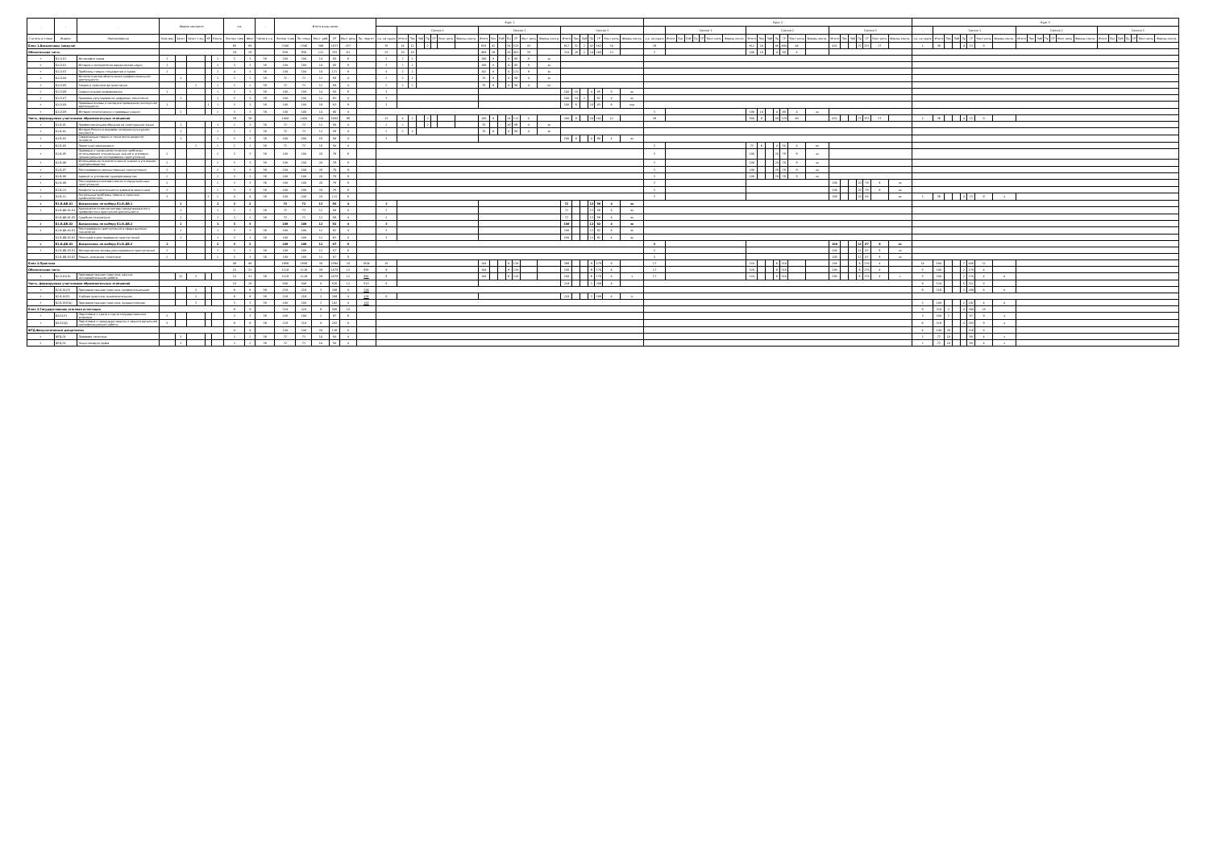| - | - | - | Форма контроля | | | | | з.е. | | - | Итого акад.часов | | | | | | Курс 1 | | | | | | | | | | | | | | | | | | | | | | Курс 2 | | | | | | | | | | | | | | | | | | | | | | Курс 3 | | | | | | | | | | | | | | | | | | | | | |
| --- | --- | --- | --- | --- | --- | --- | --- | --- | --- | --- | --- | --- | --- | --- | --- | --- | --- | --- | --- | --- | --- | --- | --- | --- | --- | --- | --- | --- | --- | --- | --- | --- | --- | --- | --- | --- | --- | --- | --- | --- | --- | --- | --- | --- | --- | --- | --- | --- | --- | --- | --- | --- | --- | --- | --- | --- | --- | --- | --- | --- | --- | --- | --- | --- | --- | --- | --- | --- | --- | --- | --- | --- | --- | --- | --- | --- | --- | --- | --- | --- | --- | --- |
| | | | | | | | | | | | | | | | | | - | Сессия 1 | | | | | | | Сессия 2 | | | | | | | Сессия 3 | | | | | | | - | Сессия 1 | | | | | | | Сессия 2 | | | | | | | Сессия 3 | | | | | | | - | Сессия 1 | | | | | | | Сессия 2 | | | | | | | Сессия 3 | | | | | | |
| Считать в плане | Индекс | Наименование | Экза мен | Зачет | Зачет с оц. | КР | Контр. | Экспер тное | Факт | Часов в з.е. | Экспер тное | По плану | Конт. раб. | СР | Конт роль | Пр. подгот | з.е. на курсе | Итого | Лек | Лаб | Пр | СР | Конт роль | Формы контр. | Итого | Лек | Лаб | Пр | СР | Конт роль | Формы контр. | Итого | Лек | Лаб | Пр | СР | Конт роль | Формы контр. | з.е. на курсе | Итого | Лек | Лаб | Пр | СР | Конт роль | Формы контр. | Итого | Лек | Лаб | Пр | СР | Конт роль | Формы контр. | Итого | Лек | Лаб | Пр | СР | Конт роль | Формы контр. | з.е. на курсе | Итого | Лек | Лаб | Пр | СР | Конт роль | Формы контр. | Итого | Лек | Лаб | Пр | СР | Конт роль | Формы контр. | Итого | Лек | Лаб | Пр | СР | Конт роль | Формы контр. |
| Блок 1.Дисциплины (модули) | | | | | | | | 65 | 65 | | 2340 | 2340 | 346 | 1837 | 157 | | 35 | 14 | 12 | | 2 | | | | 634 | 42 | | 34 | 515 | 43 | | 612 | 32 | 2 | 42 | 502 | 34 | | 29 | | | | | | | | 612 | 16 | | 88 | 464 | 44 | | 432 | | | 72 | 333 | 27 | | 1 | 36 | | | 4 | 23 | 9 | | | | | | | | | | | | | | | |
| Обязательная часть | | | | | | | | 26 | 26 | | 936 | 936 | 122 | 753 | 61 | | 23 | 10 | 10 | | | | | | 494 | 36 | | 20 | 403 | 35 | | 324 | 26 | 2 | 14 | 260 | 22 | | 3 | | | | | | | | 108 | 10 | | 4 | 90 | 4 | | | | | | | | | | | | | | | | | | | | | | | | | | | | | | |
| + | Б1.О.01 | Философия права | 1 | | | | 1 | 3 | 3 | 36 | 108 | 108 | 14 | 85 | 9 | | 3 | 2 | 2 | | | | | | 106 | 8 | | 4 | 85 | 9 | эк | | | | | | | | | | | | | | | | | | | | | | | | | | | | | | | | | | | | | | | | | | | | | | | | | | | |
| + | Б1.О.02 | История и методология юридической науки | 1 | | | | 1 | 3 | 3 | 36 | 108 | 108 | 14 | 85 | 9 | | 3 | 2 | 2 | | | | | | 106 | 8 | | 4 | 85 | 9 | эк | | | | | | | | | | | | | | | | | | | | | | | | | | | | | | | | | | | | | | | | | | | | | | | | | | | |
| + | Б1.О.03 | Проблемы теории государства и права | 1 | | | | 1 | 4 | 4 | 36 | 144 | 144 | 14 | 121 | 9 | | 4 | 2 | 2 | | | | | | 142 | 8 | | 4 | 121 | 9 | эк | | | | | | | | | | | | | | | | | | | | | | | | | | | | | | | | | | | | | | | | | | | | | | | | | | | |
| + | Б1.О.04 | Филологическое обеспечение профессиональной деятельности | | 1 | | | 1 | 2 | 2 | 36 | 72 | 72 | 12 | 56 | 4 | | 2 | 2 | 2 | | | | | | 70 | 6 | | 4 | 56 | 4 | эк | | | | | | | | | | | | | | | | | | | | | | | | | | | | | | | | | | | | | | | | | | | | | | | | | | | |
| + | Б1.О.05 | Теория и практика аргументации | | | 1 | | 1 | 2 | 2 | 36 | 72 | 72 | 12 | 56 | 4 | | 2 | 2 | 2 | | | | | | 70 | 6 | | 4 | 56 | 4 | ок | | | | | | | | | | | | | | | | | | | | | | | | | | | | | | | | | | | | | | | | | | | | | | | | | | | |
| + | Б1.О.06 | Сравнительное правоведение | 1 | | | | 1 | 3 | 3 | 36 | 108 | 108 | 14 | 85 | 9 | | 3 | | | | | | | | | | | | | | | 108 | 10 | | 4 | 85 | 9 | эк | | | | | | | | | | | | | | | | | | | | | | | | | | | | | | | | | | | | | | | | | | | | |
| + | Б1.О.07 | Правовое регулирование цифровых технологий | | 1 | | | 1 | 3 | 3 | 36 | 108 | 108 | 12 | 92 | 4 | | 3 | | | | | | | | | | | | | | | 108 | 10 | 2 | | 92 | 4 | эк | | | | | | | | | | | | | | | | | | | | | | | | | | | | | | | | | | | | | | | | | | | | |
| + | Б1.О.08 | Правовые основы и методика проведения экспертной деятельности | 1 | | | 1 | 1 | 3 | 3 | 36 | 108 | 108 | 16 | 83 | 9 | | 3 | | | | | | | | | | | | | | | 108 | 6 | | 10 | 83 | 9 | экр | | | | | | | | | | | | | | | | | | | | | | | | | | | | | | | | | | | | | | | | | | | | |
| + | Б1.О.09 | История политических и правовых учений | | 2 | | | 2 | 3 | 3 | 36 | 108 | 108 | 14 | 90 | 4 | | | | | | | | | | | | | | | | | | | | | | | | 3 | | | | | | | | 108 | 10 | | 4 | 90 | 4 | эк | | | | | | | | | | | | | | | | | | | | | | | | | | | | | |
| Часть, формируемая участниками образовательных отношений | | | | | | | | 39 | 39 | | 1404 | 1404 | 224 | 1084 | 96 | | 12 | 4 | 2 | | 2 | | | | 140 | 6 | | 14 | 112 | 8 | | 288 | 6 | | 28 | 242 | 12 | | 26 | | | | | | | | 504 | 6 | | 84 | 374 | 40 | | 432 | | | 72 | 333 | 27 | | 1 | 36 | | | 4 | 23 | 9 | | | | | | | | | | | | | | | |
| + | Б1.В.01 | Профессиональное общение на иностранном языке | | 1 | | | 1 | 2 | 2 | 36 | 72 | 72 | 12 | 56 | 4 | | 2 | 2 | | | 2 | | | | 70 | | | 10 | 56 | 4 | эк | | | | | | | | | | | | | | | | | | | | | | | | | | | | | | | | | | | | | | | | | | | | | | | | | | | |
| + | Б1.В.02 | История России в мировом историко-культурном контексте | | 1 | | | 1 | 2 | 2 | 36 | 72 | 72 | 12 | 56 | 4 | | 2 | 2 | 2 | | | | | | 70 | 6 | | 4 | 56 | 4 | эк | | | | | | | | | | | | | | | | | | | | | | | | | | | | | | | | | | | | | | | | | | | | | | | | | | | |
| + | Б1.В.03 | Современные теории и технологии развития личности | | 1 | | | 1 | 3 | 3 | 36 | 108 | 108 | 10 | 94 | 4 | | 3 | | | | | | | | | | | | | | | 108 | 6 | | 4 | 94 | 4 | эк | | | | | | | | | | | | | | | | | | | | | | | | | | | | | | | | | | | | | | | | | | | | |
| + | Б1.В.04 | Проектный менеджмент | | | 2 | | 2 | 2 | 2 | 36 | 72 | 72 | 10 | 58 | 4 | | | | | | | | | | | | | | | | | | | | | | | | 2 | | | | | | | | 72 | 6 | | 4 | 58 | 4 | ок | | | | | | | | | | | | | | | | | | | | | | | | | | | | | |
| + | Б1.В.05 | Правовые и криминалистические проблемы использования специальных знаний в уголовно-процессуальном исследовании преступлений | 2 | | | | 2 | 3 | 3 | 36 | 108 | 108 | 20 | 79 | 9 | | | | | | | | | | | | | | | | | | | | | | | | 3 | | | | | | | | 108 | | | 20 | 79 | 9 | эк | | | | | | | | | | | | | | | | | | | | | | | | | | | | | |
| + | Б1.В.06 | Использование психологических знаний в уголовном судопроизводстве | 2 | | | | 2 | 3 | 3 | 36 | 108 | 108 | 20 | 79 | 9 | | | | | | | | | | | | | | | | | | | | | | | | 3 | | | | | | | | 108 | | | 20 | 79 | 9 | эк | | | | | | | | | | | | | | | | | | | | | | | | | | | | | |
| + | Б1.В.07 | Расследование насильственных преступлений | 2 | | | | 2 | 3 | 3 | 36 | 108 | 108 | 20 | 79 | 9 | | | | | | | | | | | | | | | | | | | | | | | | 3 | | | | | | | | 108 | | | 20 | 79 | 9 | эк | | | | | | | | | | | | | | | | | | | | | | | | | | | | | |
| + | Б1.В.08 | Адвокат в уголовном судопроизводстве | 2 | | | | 2 | 3 | 3 | 36 | 108 | 108 | 20 | 79 | 9 | | | | | | | | | | | | | | | | | | | | | | | | 3 | | | | | | | | 108 | | | 20 | 79 | 9 | эк | | | | | | | | | | | | | | | | | | | | | | | | | | | | | |
| + | Б1.В.09 | Расследование экономических и коррупционных преступлений | 2 | | | | 2 | 3 | 3 | 36 | 108 | 108 | 20 | 79 | 9 | | | | | | | | | | | | | | | | | | | | | | | | 3 | | | | | | | | | | | | | | | 108 | | | 20 | 79 | 9 | эк | | | | | | | | | | | | | | | | | | | | | | |
| + | Б1.В.10 | Конфликты в деятельности адвоката-защитника | 2 | | | | 2 | 3 | 3 | 36 | 108 | 108 | 20 | 79 | 9 | | | | | | | | | | | | | | | | | | | | | | | | 3 | | | | | | | | | | | | | | | 108 | | | 20 | 79 | 9 | эк | | | | | | | | | | | | | | | | | | | | | | |
| + | Б1.В.11 | Актуальные проблемы теории и практики криминалистики | 3 | | | 2 | 2 | 4 | 4 | 36 | 144 | 144 | 24 | 111 | 9 | | | | | | | | | | | | | | | | | | | | | | | | 3 | | | | | | | | | | | | | | | 108 | | | 20 | 88 | | рк | 1 | 36 | | | 4 | 23 | 9 | э | | | | | | | | | | | | | | |
| + | Б1.В.ДВ.01 | Дисциплины по выбору Б1.В.ДВ.1 | | 1 | | | 1 | 2 | 2 | | 72 | 72 | 12 | 56 | 4 | | 2 | | | | | | | | | | | | | | | 72 | | | 12 | 56 | 4 | эк | | | | | | | | | | | | | | | | | | | | | | | | | | | | | | | | | | | | | | | | | | | | |
| + | Б1.В.ДВ.01.01 | Криминалистические методы предупреждения и профилактики преступной деятельности | | 1 | | | 1 | 2 | 2 | 36 | 72 | 72 | 12 | 56 | 4 | | 2 | | | | | | | | | | | | | | | 72 | | | 12 | 56 | 4 | эк | | | | | | | | | | | | | | | | | | | | | | | | | | | | | | | | | | | | | | | | | | | | |
| - | Б1.В.ДВ.01.02 | Судебная психиатрия | | 1 | | | 1 | 2 | 2 | 36 | 72 | 72 | 12 | 56 | 4 | | 2 | | | | | | | | | | | | | | | 72 | | | 12 | 56 | 4 | эк | | | | | | | | | | | | | | | | | | | | | | | | | | | | | | | | | | | | | | | | | | | | |
| + | Б1.В.ДВ.02 | Дисциплины по выбору Б1.В.ДВ.2 | | 1 | | | 1 | 3 | 3 | | 108 | 108 | 12 | 92 | 4 | | 3 | | | | | | | | | | | | | | | 108 | | | 12 | 92 | 4 | эк | | | | | | | | | | | | | | | | | | | | | | | | | | | | | | | | | | | | | | | | | | | | |
| + | Б1.В.ДВ.02.01 | Расследование преступлений в сфере высоких технологий | | 1 | | | 1 | 3 | 3 | 36 | 108 | 108 | 12 | 92 | 4 | | 3 | | | | | | | | | | | | | | | 108 | | | 12 | 92 | 4 | эк | | | | | | | | | | | | | | | | | | | | | | | | | | | | | | | | | | | | | | | | | | | | |
| - | Б1.В.ДВ.02.02 | Полиграф в расследовании преступлений | | 1 | | | 1 | 3 | 3 | 36 | 108 | 108 | 12 | 92 | 4 | | 3 | | | | | | | | | | | | | | | 108 | | | 12 | 92 | 4 | эк | | | | | | | | | | | | | | | | | | | | | | | | | | | | | | | | | | | | | | | | | | | | |
| + | Б1.В.ДВ.03 | Дисциплины по выбору Б1.В.ДВ.3 | 2 | | | | 2 | 3 | 3 | | 108 | 108 | 12 | 87 | 9 | | | | | | | | | | | | | | | | | | | | | | | | 3 | | | | | | | | | | | | | | | 108 | | | 12 | 87 | 9 | эк | | | | | | | | | | | | | | | | | | | | | | |
| + | Б1.В.ДВ.03.01 | Методические основы расследования преступлений | 2 | | | | 2 | 3 | 3 | 36 | 108 | 108 | 12 | 87 | 9 | | | | | | | | | | | | | | | | | | | | | | | | 3 | | | | | | | | | | | | | | | 108 | | | 12 | 87 | 9 | эк | | | | | | | | | | | | | | | | | | | | | | |
| - | Б1.В.ДВ.03.02 | Розыск, дознание, следствие | 2 | | | | 2 | 3 | 3 | 36 | 108 | 108 | 12 | 87 | 9 | | | | | | | | | | | | | | | | | | | | | | | | 3 | | | | | | | | | | | | | | | 108 | | | 12 | 87 | 9 | эк | | | | | | | | | | | | | | | | | | | | | | |
| Блок 2.Практика | | | | | | | | 46 | 46 | | 1656 | 1656 | 34 | 1598 | 24 | 1504 | 15 | | | | | | | | 144 | | | 6 | 138 | | | 396 | | | 9 | 379 | 8 | | 17 | | | | | | | | 324 | | | 6 | 318 | | | 288 | | | 6 | 278 | 4 | | 14 | 504 | | | 7 | 485 | 12 | | | | | | | | | | | | | | | |
| Обязательная часть | | | | | | | | 31 | 31 | | 1116 | 1116 | 26 | 1078 | 12 | 991 | 9 | | | | | | | | 144 | | | 6 | 138 | | | 180 | | | 6 | 170 | 4 | | 17 | | | | | | | | 324 | | | 6 | 318 | | | 288 | | | 6 | 278 | 4 | | 5 | 180 | | | 2 | 174 | 4 | | | | | | | | | | | | | | | |
| + | Б2.О.01(Н) | Производственная практика, научно-исследовательская работа | | 12 | 3 | | | 31 | 31 | 36 | 1116 | 1116 | 26 | 1078 | 12 | 991 | 9 | | | | | | | | 144 | | | 6 | 138 | | | 180 | | | 6 | 170 | 4 | з | 17 | | | | | | | | 324 | | | 6 | 318 | | | 288 | | | 6 | 278 | 4 | з | 5 | 180 | | | 2 | 174 | 4 | о | | | | | | | | | | | | | | |
| Часть, формируемая участниками образовательных отношений | | | | | | | | 15 | 15 | | 540 | 540 | 8 | 520 | 12 | 513 | 6 | | | | | | | | | | | | | | | 216 | | | 3 | 209 | 4 | | | | | | | | | | | | | | | | | | | | | | | | 9 | 324 | | | 5 | 311 | 8 | | | | | | | | | | | | | | | |
| + | Б2.В.01(П) | Производственная практика, профессиональная | | | 3 | | | 6 | 6 | 36 | 216 | 216 | 3 | 209 | 4 | 206 | | | | | | | | | | | | | | | | | | | | | | | | | | | | | | | | | | | | | | | | | | | | | 6 | 216 | | | 3 | 209 | 4 | о | | | | | | | | | | | | | | |
| + | Б2.В.02(У) | Учебная практика, ознакомительная | | | 1 | | | 6 | 6 | 36 | 216 | 216 | 3 | 209 | 4 | 205 | 6 | | | | | | | | | | | | | | | 216 | | | 3 | 209 | 4 | о | | | | | | | | | | | | | | | | | | | | | | | | | | | | | | | | | | | | | | | | | | | | |
| + | Б2.В.03(Пд) | Производственная практика, преддипломная | | | 3 | | | 3 | 3 | 36 | 108 | 108 | 2 | 102 | 4 | 102 | | | | | | | | | | | | | | | | | | | | | | | | | | | | | | | | | | | | | | | | | | | | | 3 | 108 | | | 2 | 102 | 4 | о | | | | | | | | | | | | | | |
| Блок 3.Государственная итоговая аттестация | | | | | | | | 9 | 9 | | 324 | 324 | 6 | 300 | 18 | | | | | | | | | | | | | | | | | | | | | | | | | | | | | | | | | | | | | | | | | | | | | | 9 | 324 | 2 | | 4 | 300 | 18 | | | | | | | | | | | | | | | |
| + | Б3.01(Г) | Подготовка к сдаче и сдача государственного экзамена | 3 | | | | | 3 | 3 | 36 | 108 | 108 | 2 | 97 | 9 | | | | | | | | | | | | | | | | | | | | | | | | | | | | | | | | | | | | | | | | | | | | | | 3 | 108 | 2 | | | 97 | 9 | э | | | | | | | | | | | | | | |
| + | Б3.02(Д) | Подготовка к процедуре защиты и защита выпускной квалификационной работы | 3 | | | | | 6 | 6 | 36 | 216 | 216 | 4 | 203 | 9 | | | | | | | | | | | | | | | | | | | | | | | | | | | | | | | | | | | | | | | | | | | | | | 6 | 216 | | | 4 | 203 | 9 | э | | | | | | | | | | | | | | |
| ФТД.Факультативные дисциплины | | | | | | | | 4 | 4 | | 144 | 144 | 20 | 116 | 8 | | | | | | | | | | | | | | | | | | | | | | | | | | | | | | | | | | | | | | | | | | | | | | 4 | 144 | 20 | | | 116 | 8 | | | | | | | | | | | | | | | |
| + | ФТД.01 | Правовая политика | | 3 | | | | 2 | 2 | 36 | 72 | 72 | 10 | 58 | 4 | | | | | | | | | | | | | | | | | | | | | | | | | | | | | | | | | | | | | | | | | | | | | | 2 | 72 | 10 | | | 58 | 4 | з | | | | | | | | | | | | | | |
| + | ФТД.02 | Энциклопедия права | | 3 | | | | 2 | 2 | 36 | 72 | 72 | 10 | 58 | 4 | | | | | | | | | | | | | | | | | | | | | | | | | | | | | | | | | | | | | | | | | | | | | | 2 | 72 | 10 | | | 58 | 4 | з | | | | | | | | | | | | | | |